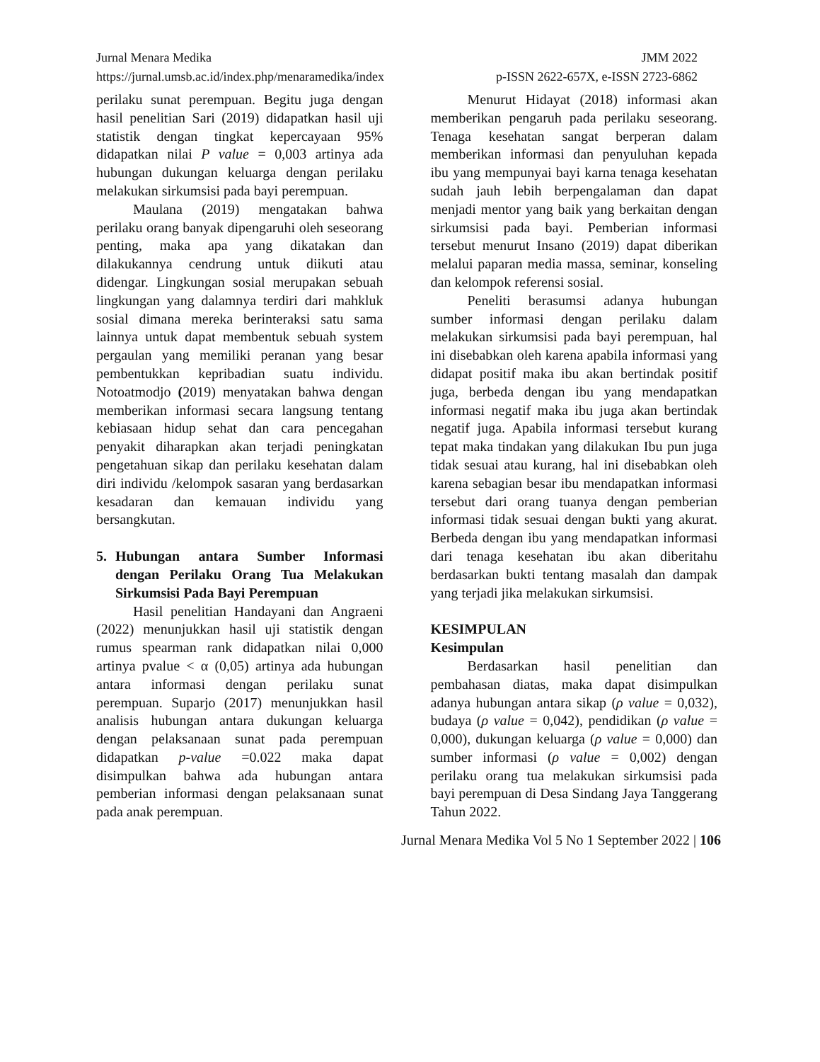Jurnal Menara Medika JMM 2022
https://jurnal.umsb.ac.id/index.php/menaramedika/index p-ISSN 2622-657X, e-ISSN 2723-6862
perilaku sunat perempuan. Begitu juga dengan hasil penelitian Sari (2019) didapatkan hasil uji statistik dengan tingkat kepercayaan 95% didapatkan nilai P value = 0,003 artinya ada hubungan dukungan keluarga dengan perilaku melakukan sirkumsisi pada bayi perempuan.
Maulana (2019) mengatakan bahwa perilaku orang banyak dipengaruhi oleh seseorang penting, maka apa yang dikatakan dan dilakukannya cendrung untuk diikuti atau didengar. Lingkungan sosial merupakan sebuah lingkungan yang dalamnya terdiri dari mahkluk sosial dimana mereka berinteraksi satu sama lainnya untuk dapat membentuk sebuah system pergaulan yang memiliki peranan yang besar pembentukkan kepribadian suatu individu. Notoatmodjo (2019) menyatakan bahwa dengan memberikan informasi secara langsung tentang kebiasaan hidup sehat dan cara pencegahan penyakit diharapkan akan terjadi peningkatan pengetahuan sikap dan perilaku kesehatan dalam diri individu /kelompok sasaran yang berdasarkan kesadaran dan kemauan individu yang bersangkutan.
5. Hubungan antara Sumber Informasi dengan Perilaku Orang Tua Melakukan Sirkumsisi Pada Bayi Perempuan
Hasil penelitian Handayani dan Angraeni (2022) menunjukkan hasil uji statistik dengan rumus spearman rank didapatkan nilai 0,000 artinya pvalue < α (0,05) artinya ada hubungan antara informasi dengan perilaku sunat perempuan. Suparjo (2017) menunjukkan hasil analisis hubungan antara dukungan keluarga dengan pelaksanaan sunat pada perempuan didapatkan p-value =0.022 maka dapat disimpulkan bahwa ada hubungan antara pemberian informasi dengan pelaksanaan sunat pada anak perempuan.
Menurut Hidayat (2018) informasi akan memberikan pengaruh pada perilaku seseorang. Tenaga kesehatan sangat berperan dalam memberikan informasi dan penyuluhan kepada ibu yang mempunyai bayi karna tenaga kesehatan sudah jauh lebih berpengalaman dan dapat menjadi mentor yang baik yang berkaitan dengan sirkumsisi pada bayi. Pemberian informasi tersebut menurut Insano (2019) dapat diberikan melalui paparan media massa, seminar, konseling dan kelompok referensi sosial.
Peneliti berasumsi adanya hubungan sumber informasi dengan perilaku dalam melakukan sirkumsisi pada bayi perempuan, hal ini disebabkan oleh karena apabila informasi yang didapat positif maka ibu akan bertindak positif juga, berbeda dengan ibu yang mendapatkan informasi negatif maka ibu juga akan bertindak negatif juga. Apabila informasi tersebut kurang tepat maka tindakan yang dilakukan Ibu pun juga tidak sesuai atau kurang, hal ini disebabkan oleh karena sebagian besar ibu mendapatkan informasi tersebut dari orang tuanya dengan pemberian informasi tidak sesuai dengan bukti yang akurat. Berbeda dengan ibu yang mendapatkan informasi dari tenaga kesehatan ibu akan diberitahu berdasarkan bukti tentang masalah dan dampak yang terjadi jika melakukan sirkumsisi.
KESIMPULAN
Kesimpulan
Berdasarkan hasil penelitian dan pembahasan diatas, maka dapat disimpulkan adanya hubungan antara sikap (ρ value = 0,032), budaya (ρ value = 0,042), pendidikan (ρ value = 0,000), dukungan keluarga (ρ value = 0,000) dan sumber informasi (ρ value = 0,002) dengan perilaku orang tua melakukan sirkumsisi pada bayi perempuan di Desa Sindang Jaya Tanggerang Tahun 2022.
Jurnal Menara Medika Vol 5 No 1 September 2022 | 106